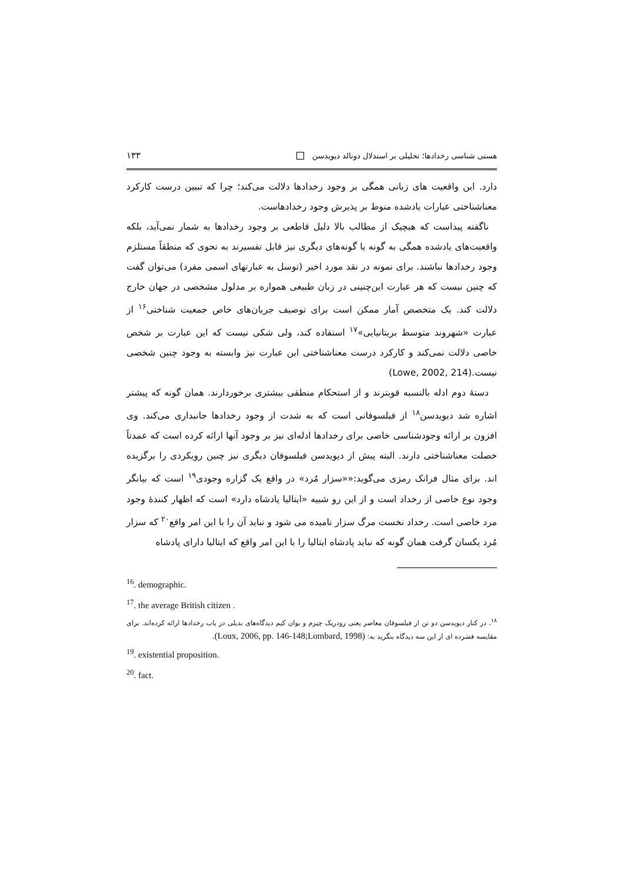هستی شناسی رخدادها؛ تحلیلی بر استدلال دونالد دیویدسن ۱۳۳
دارد. این واقعیت های زبانی همگی بر وجود رخدادها دلالت می‌کند؛ چرا که تبیین درست کارکرد معناشناختی عبارات یادشده منوط بر پذیرش وجود رخدادهاست.
ناگفته پیداست که هیچیک از مطالب بالا دلیل قاطعی بر وجود رخدادها به شمار نمی‌آید، بلکه واقعیت‌های یادشده همگی به گونه یا گونه‌های دیگری نیز قابل تفسیرند به نحوی که منطقاً مستلزم وجود رخدادها نباشند. برای نمونه در نقد مورد اخیر (توسل به عبارتهای اسمی مفرد) می‌توان گفت که چنین نیست که هر عبارت این‌چنینی در زبان طبیعی همواره بر مدلول مشخصی در جهان خارج دلالت کند. یک متخصص آمار ممکن است برای توصیف جریان‌های خاص جمعیت شناختی<sup>۱۶</sup> از عبارت «شهروند متوسط بریتانیایی»<sup>۱۷</sup> استفاده کند، ولی شکی نیست که این عبارت بر شخص خاصی دلالت نمی‌کند و کارکرد درست معناشناختی این عبارت نیز وابسته به وجود چنین شخصی نیست.(Lowe, 2002, 214)
دستهٔ دوم ادله بالنسبه قویترند و از استحکام منطقی بیشتری برخوردارند. همان گونه که پیشتر اشاره شد دیویدسن<sup>۱۸</sup> از فیلسوفانی است که به شدت از وجود رخدادها جانبداری می‌کند. وی افزون بر ارائه وجودشناسی خاصی برای رخدادها ادله‌ای نیز بر وجود آنها ارائه کرده است که عمدتاً خصلت معناشناختی دارند. البته پیش از دیویدسن فیلسوفان دیگری نیز چنین رویکردی را برگزیده اند. برای مثال فرانک رمزی می‌گوید:««سزار مُرد» در واقع یک گزاره وجودی<sup>۱۹</sup> است که بیانگر وجود نوع خاصی از رخداد است و از این رو شبیه «ایتالیا پادشاه دارد» است که اظهار کنندهٔ وجود مرد خاصی است. رخداد نخست مرگ سزار نامیده می شود و نباید آن را با این امر واقع<sup>۲۰</sup> که سزار مُرد یکسان گرفت همان گونه که نباید پادشاه ایتالیا را با این امر واقع که ایتالیا دارای پادشاه
<sup>16</sup>. demographic.
<sup>17</sup>. the average British citizen .
<sup>۱۸</sup>. در کنار دیویدسن دو تن از فیلسوفان معاصر یعنی رودریک چیزم و یوان کیم دیدگاه‌های بدیلی در باب رخدادها ارائه کرده‌اند. برای مقایسه فشرده ای از این سه دیدگاه بنگرید به: (Loux, 2006, pp. 146-148;Lombard, 1998).
<sup>19</sup>. existential proposition.
<sup>20</sup>. fact.